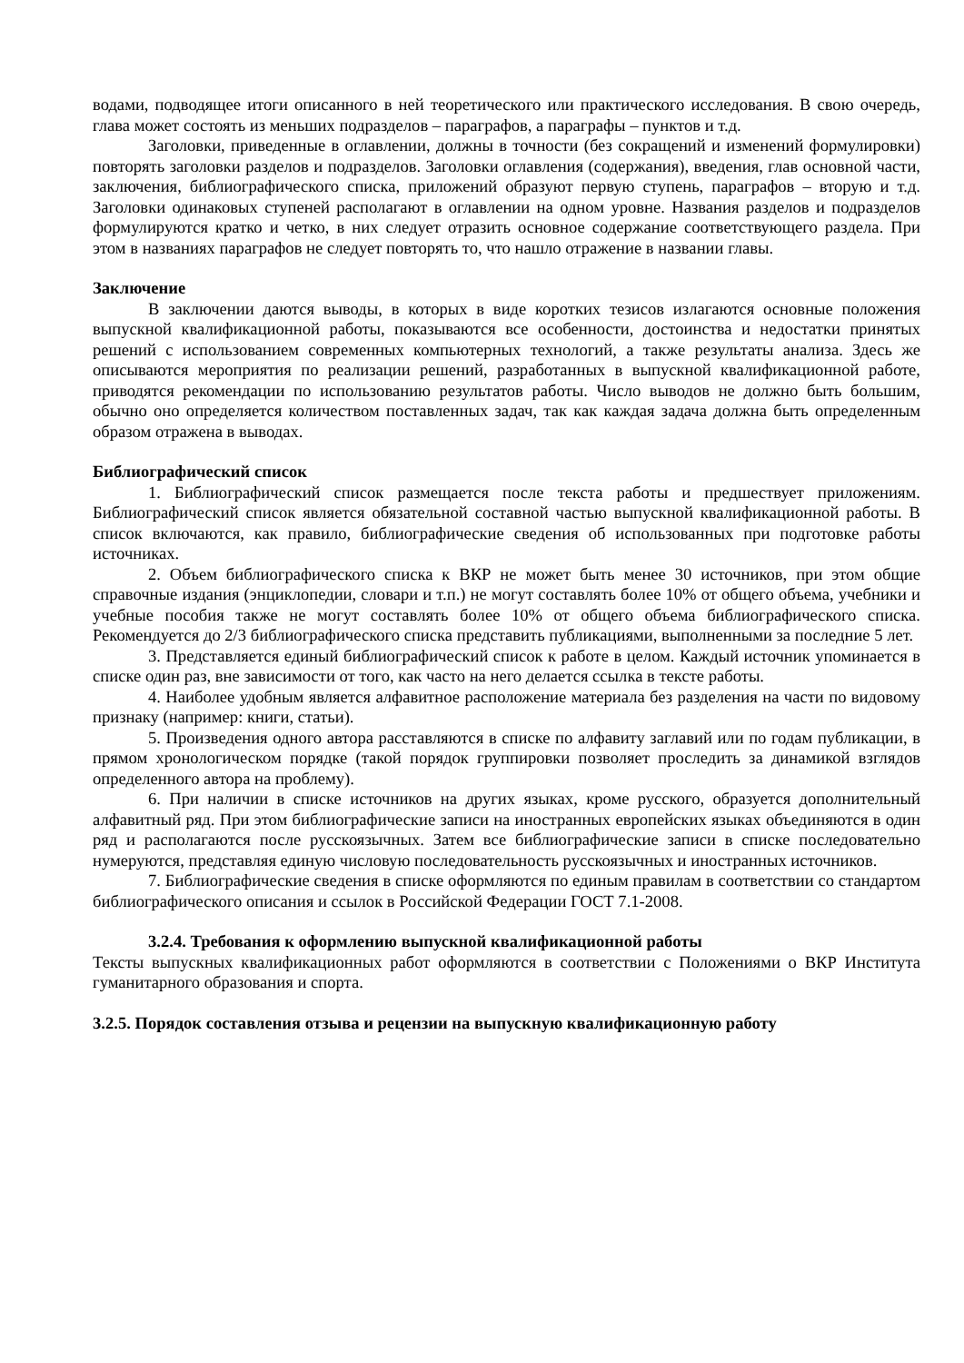водами, подводящее итоги описанного в ней теоретического или практического исследования. В свою очередь, глава может состоять из меньших подразделов – параграфов, а параграфы – пунктов и т.д.
Заголовки, приведенные в оглавлении, должны в точности (без сокращений и изменений формулировки) повторять заголовки разделов и подразделов. Заголовки оглавления (содержания), введения, глав основной части, заключения, библиографического списка, приложений образуют первую ступень, параграфов – вторую и т.д. Заголовки одинаковых ступеней располагают в оглавлении на одном уровне. Названия разделов и подразделов формулируются кратко и четко, в них следует отразить основное содержание соответствующего раздела. При этом в названиях параграфов не следует повторять то, что нашло отражение в названии главы.
Заключение
В заключении даются выводы, в которых в виде коротких тезисов излагаются основные положения выпускной квалификационной работы, показываются все особенности, достоинства и недостатки принятых решений с использованием современных компьютерных технологий, а также результаты анализа. Здесь же описываются мероприятия по реализации решений, разработанных в выпускной квалификационной работе, приводятся рекомендации по использованию результатов работы. Число выводов не должно быть большим, обычно оно определяется количеством поставленных задач, так как каждая задача должна быть определенным образом отражена в выводах.
Библиографический список
1. Библиографический список размещается после текста работы и предшествует приложениям. Библиографический список является обязательной составной частью выпускной квалификационной работы. В список включаются, как правило, библиографические сведения об использованных при подготовке работы источниках.
2. Объем библиографического списка к ВКР не может быть менее 30 источников, при этом общие справочные издания (энциклопедии, словари и т.п.) не могут составлять более 10% от общего объема, учебники и учебные пособия также не могут составлять более 10% от общего объема библиографического списка. Рекомендуется до 2/3 библиографического списка представить публикациями, выполненными за последние 5 лет.
3. Представляется единый библиографический список к работе в целом. Каждый источник упоминается в списке один раз, вне зависимости от того, как часто на него делается ссылка в тексте работы.
4. Наиболее удобным является алфавитное расположение материала без разделения на части по видовому признаку (например: книги, статьи).
5. Произведения одного автора расставляются в списке по алфавиту заглавий или по годам публикации, в прямом хронологическом порядке (такой порядок группировки позволяет проследить за динамикой взглядов определенного автора на проблему).
6. При наличии в списке источников на других языках, кроме русского, образуется дополнительный алфавитный ряд. При этом библиографические записи на иностранных европейских языках объединяются в один ряд и располагаются после русскоязычных. Затем все библиографические записи в списке последовательно нумеруются, представляя единую числовую последовательность русскоязычных и иностранных источников.
7. Библиографические сведения в списке оформляются по единым правилам в соответствии со стандартом библиографического описания и ссылок в Российской Федерации ГОСТ 7.1-2008.
3.2.4. Требования к оформлению выпускной квалификационной работы
Тексты выпускных квалификационных работ оформляются в соответствии с Положениями о ВКР Института гуманитарного образования и спорта.
3.2.5. Порядок составления отзыва и рецензии на выпускную квалификационную работу